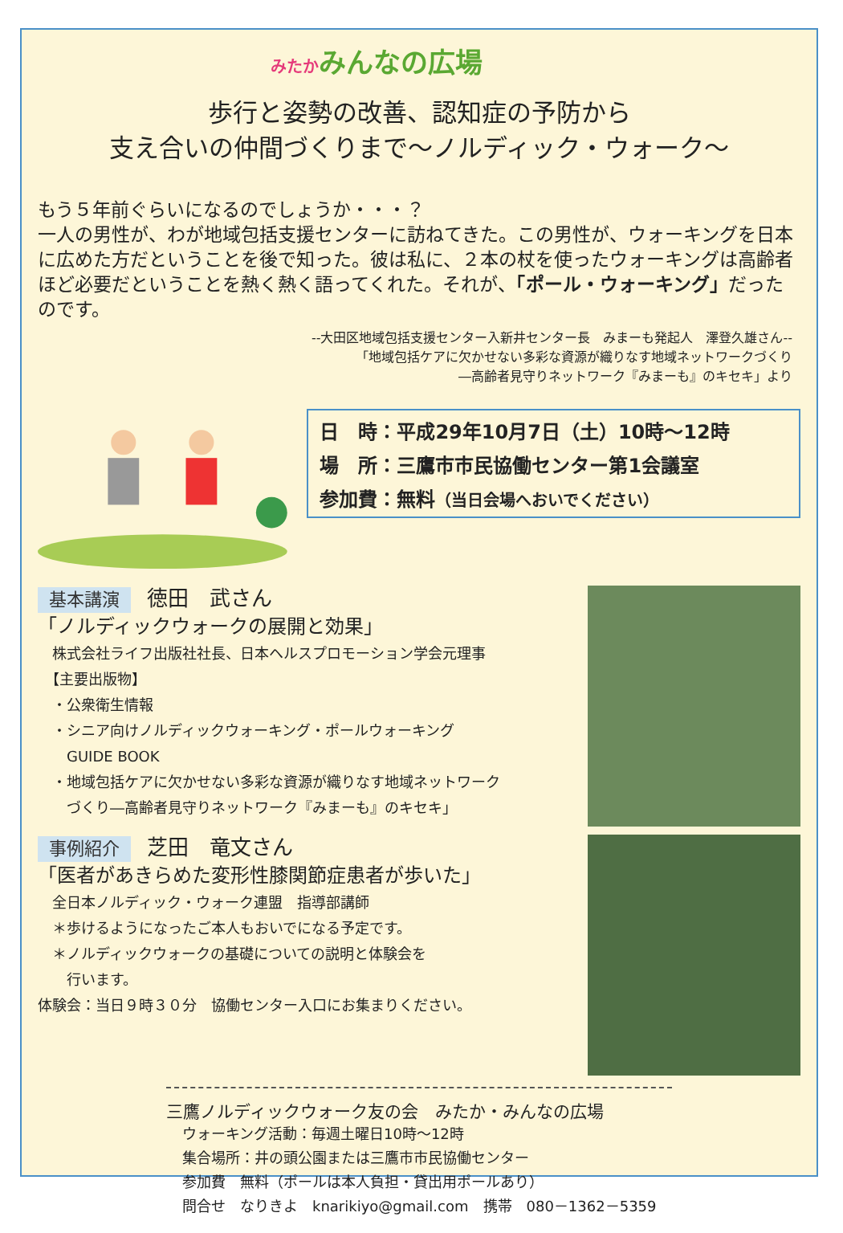みたかみんなの広場
歩行と姿勢の改善、認知症の予防から
支え合いの仲間づくりまで～ノルディック・ウォーク～
もう５年前ぐらいになるのでしょうか・・・？
一人の男性が、わが地域包括支援センターに訪ねてきた。この男性が、ウォーキングを日本に広めた方だということを後で知った。彼は私に、２本の杖を使ったウォーキングは高齢者ほど必要だということを熱く熱く語ってくれた。それが、「ポール・ウォーキング」だったのです。
--大田区地域包括支援センター入新井センター長　みまーも発起人　澤登久雄さん--
「地域包括ケアに欠かせない多彩な資源が織りなす地域ネットワークづくり
―高齢者見守りネットワーク『みまーも』のキセキ」より
日　時：平成29年10月7日（土）10時～12時
場　所：三鷹市市民協働センター第1会議室
参加費：無料（当日会場へおいでください）
基本講演 徳田　武さん
「ノルディックウォークの展開と効果」
　株式会社ライフ出版社社長、日本ヘルスプロモーション学会元理事
　【主要出版物】
　・公衆衛生情報
　・シニア向けノルディックウォーキング・ポールウォーキング
　　GUIDE BOOK
　・地域包括ケアに欠かせない多彩な資源が織りなす地域ネットワーク
　　づくり―高齢者見守りネットワーク『みまーも』のキセキ」
事例紹介 芝田　竜文さん
「医者があきらめた変形性膝関節症患者が歩いた」
　全日本ノルディック・ウォーク連盟　指導部講師
　＊歩けるようになったご本人もおいでになる予定です。
　＊ノルディックウォークの基礎についての説明と体験会を
　　行います。
体験会：当日９時３０分　協働センター入口にお集まりください。
三鷹ノルディックウォーク友の会　みたか・みんなの広場
ウォーキング活動：毎週土曜日10時～12時
集合場所：井の頭公園または三鷹市市民協働センター
参加費　無料（ポールは本人負担・貸出用ポールあり）
問合せ　なりきよ　knarikiyo@gmail.com　携帯　080－1362－5359